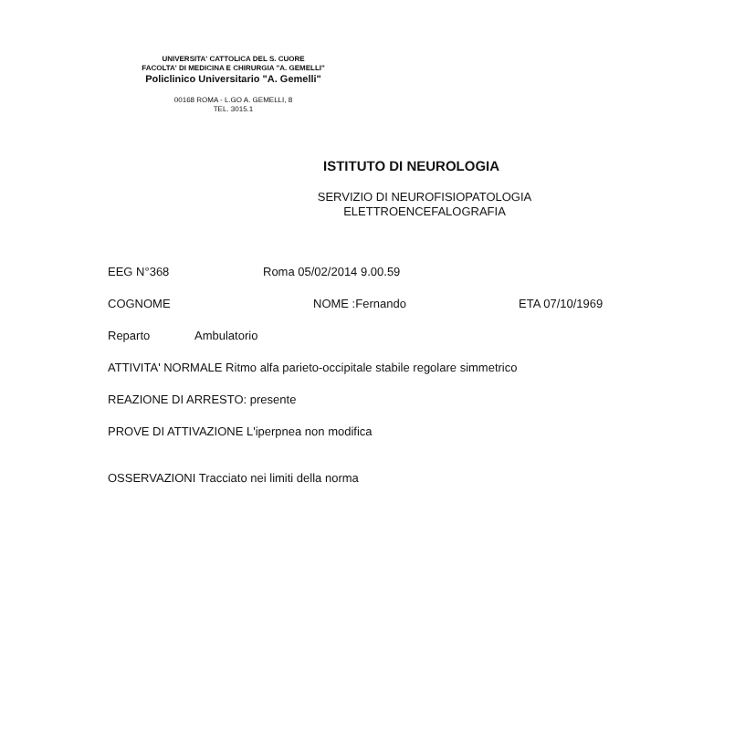UNIVERSITA' CATTOLICA DEL S. CUORE
FACOLTA' DI MEDICINA E CHIRURGIA "A. GEMELLI"
Policlinico Universitario "A. Gemelli"
00168 ROMA - L.GO A. GEMELLI, 8
TEL. 3015.1
ISTITUTO DI NEUROLOGIA
SERVIZIO DI NEUROFISIOPATOLOGIA
ELETTROENCEFALOGRAFIA
EEG N°368 Roma 05/02/2014 9.00.59
COGNOME NOME :Fernando ETA 07/10/1969
Reparto Ambulatorio
ATTIVITA' NORMALE Ritmo alfa parieto-occipitale stabile regolare simmetrico
REAZIONE DI ARRESTO: presente
PROVE DI ATTIVAZIONE L'iperpnea non modifica
OSSERVAZIONI Tracciato nei limiti della norma